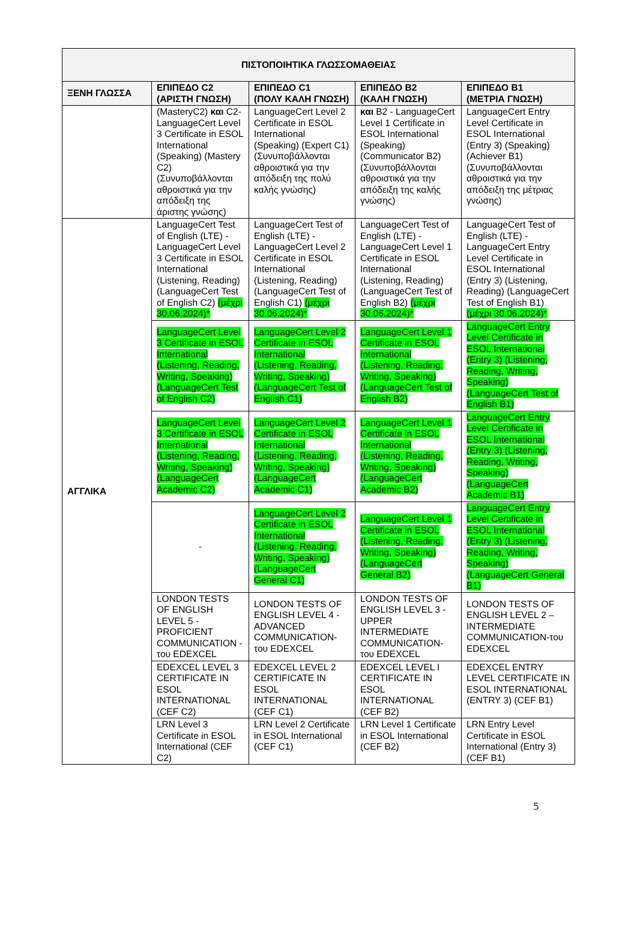| ΠΙΣΤΟΠΟΙΗΤΙΚΑ ΓΛΩΣΣΟΜΑΘΕΙΑΣ | | | | |
| --- | --- | --- | --- | --- |
| ΞΕΝΗ ΓΛΩΣΣΑ | ΕΠΙΠΕΔΟ C2 (ΑΡΙΣΤΗ ΓΝΩΣΗ) | ΕΠΙΠΕΔΟ C1 (ΠΟΛΥ ΚΑΛΗ ΓΝΩΣΗ) | ΕΠΙΠΕΔΟ B2 (ΚΑΛΗ ΓΝΩΣΗ) | ΕΠΙΠΕΔΟ B1 (ΜΕΤΡΙΑ ΓΝΩΣΗ) |
| | (MasteryC2) και C2- LanguageCert Level 3 Certificate in ESOL International (Speaking) (Mastery C2) (Συνυποβάλλονται αθροιστικά για την απόδειξη της άριστης γνώσης) | LanguageCert Level 2 Certificate in ESOL International (Speaking) (Expert C1) (Συνυποβάλλονται αθροιστικά για την απόδειξη της πολύ καλής γνώσης) | και B2 - LanguageCert Level 1 Certificate in ESOL International (Speaking) (Communicator B2) (Συνυποβάλλονται αθροιστικά για την απόδειξη της καλής γνώσης) | LanguageCert Entry Level Certificate in ESOL International (Entry 3) (Speaking) (Achiever B1) (Συνυποβάλλονται αθροιστικά για την απόδειξη της μέτριας γνώσης) |
| ΑΓΓΛΙΚΑ | LanguageCert Test of English (LTE) - LanguageCert Level 3 Certificate in ESOL International (Listening, Reading) (LanguageCert Test of English C2) (μέχρι 30.06.2024)* | LanguageCert Test of English (LTE) - LanguageCert Level 2 Certificate in ESOL International (Listening, Reading) (LanguageCert Test of English C1) (μέχρι 30.06.2024)* | LanguageCert Test of English (LTE) - LanguageCert Level 1 Certificate in ESOL International (Listening, Reading) (LanguageCert Test of English B2) (μέχρι 30.06.2024)* | LanguageCert Test of English (LTE) - LanguageCert Entry Level Certificate in ESOL International (Entry 3) (Listening, Reading) (LanguageCert Test of English B1) (μέχρι 30.06.2024)* |
| | LanguageCert Level 3 Certificate in ESOL International (Listening, Reading, Writing, Speaking) (LanguageCert Test of English C2) | LanguageCert Level 2 Certificate in ESOL International (Listening, Reading, Writing, Speaking) (LanguageCert Test of English C1) | LanguageCert Level 1 Certificate in ESOL International (Listening, Reading, Writing, Speaking) (LanguageCert Test of English B2) | LanguageCert Entry Level Certificate in ESOL International (Entry 3) (Listening, Reading, Writing, Speaking) (LanguageCert Test of English B1) |
| | LanguageCert Level 3 Certificate in ESOL International (Listening, Reading, Writing, Speaking) (LanguageCert Academic C2) | LanguageCert Level 2 Certificate in ESOL International (Listening, Reading, Writing, Speaking) (LanguageCert Academic C1) | LanguageCert Level 1 Certificate in ESOL International (Listening, Reading, Writing, Speaking) (LanguageCert Academic B2) | LanguageCert Entry Level Certificate in ESOL International (Entry 3) (Listening, Reading, Writing, Speaking) (LanguageCert Academic B1) |
| | - | LanguageCert Level 2 Certificate in ESOL International (Listening, Reading, Writing, Speaking) (LanguageCert General C1) | LanguageCert Level 1 Certificate in ESOL (Listening, Reading, Writing, Speaking) (LanguageCert General B2) | LanguageCert Entry Level Certificate in ESOL International (Entry 3) (Listening, Reading, Writing, Speaking) (LanguageCert General B1) |
| | LONDON TESTS OF ENGLISH LEVEL 5 - PROFICIENT COMMUNICATION - του EDEXCEL | LONDON TESTS OF ENGLISH LEVEL 4 - ADVANCED COMMUNICATION-του EDEXCEL | LONDON TESTS OF ENGLISH LEVEL 3 - UPPER INTERMEDIATE COMMUNICATION-του EDEXCEL | LONDON TESTS OF ENGLISH LEVEL 2 – INTERMEDIATE COMMUNICATION-του EDEXCEL |
| | EDEXCEL LEVEL 3 CERTIFICATE IN ESOL INTERNATIONAL (CEF C2) | EDEXCEL LEVEL 2 CERTIFICATE IN ESOL INTERNATIONAL (CEF C1) | EDEXCEL LEVEL I CERTIFICATE IN ESOL INTERNATIONAL (CEF B2) | EDEXCEL ENTRY LEVEL CERTIFICATE IN ESOL INTERNATIONAL (ENTRY 3) (CEF B1) |
| | LRN Level 3 Certificate in ESOL International (CEF C2) | LRN Level 2 Certificate in ESOL International (CEF C1) | LRN Level 1 Certificate in ESOL International (CEF B2) | LRN Entry Level Certificate in ESOL International (Entry 3) (CEF B1) |
5